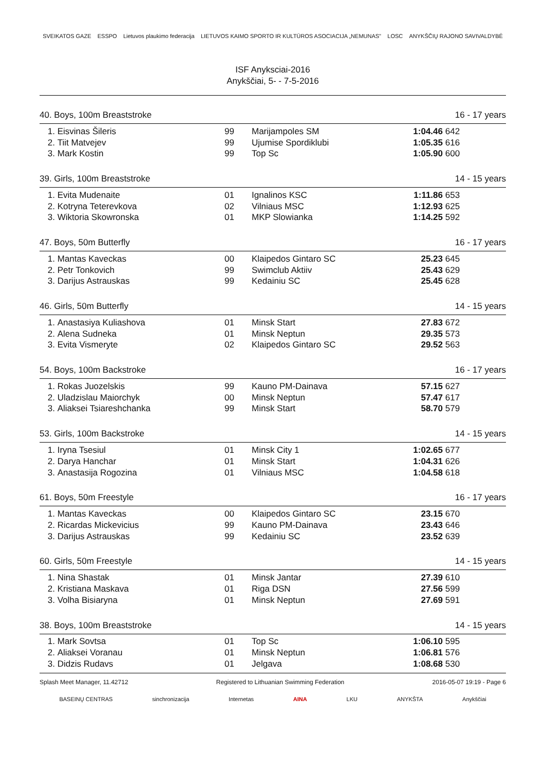SVEIKATOS GAZE ESSPO Lietuvos plaukimo federacija LIETUVOS KAIMO SPORTO IR KULTŪROS ASOCIACIJA „NEMUNAS" LOSC ANYKŠČIŲ RAJONO SAVIVALDYBĖ
ISF Anyksciai-2016
Anykščiai, 5- - 7-5-2016
| 40. Boys, 100m Breaststroke | | | | 16 - 17 years | |
| 1. | Eisvinas Šileris | 99 | Marijampoles SM | 1:04.46 | 642 |
| 2. | Tiit Matvejev | 99 | Ujumise Spordiklubi | 1:05.35 | 616 |
| 3. | Mark Kostin | 99 | Top Sc | 1:05.90 | 600 |
| 39. Girls, 100m Breaststroke | | | | 14 - 15 years | |
| 1. | Evita Mudenaite | 01 | Ignalinos KSC | 1:11.86 | 653 |
| 2. | Kotryna Teterevkova | 02 | Vilniaus MSC | 1:12.93 | 625 |
| 3. | Wiktoria Skowronska | 01 | MKP Slowianka | 1:14.25 | 592 |
| 47. Boys, 50m Butterfly | | | | 16 - 17 years | |
| 1. | Mantas Kaveckas | 00 | Klaipedos Gintaro SC | 25.23 | 645 |
| 2. | Petr Tonkovich | 99 | Swimclub Aktiiv | 25.43 | 629 |
| 3. | Darijus Astrauskas | 99 | Kedainiu SC | 25.45 | 628 |
| 46. Girls, 50m Butterfly | | | | 14 - 15 years | |
| 1. | Anastasiya Kuliashova | 01 | Minsk Start | 27.83 | 672 |
| 2. | Alena Sudneka | 01 | Minsk Neptun | 29.35 | 573 |
| 3. | Evita Vismeryte | 02 | Klaipedos Gintaro SC | 29.52 | 563 |
| 54. Boys, 100m Backstroke | | | | 16 - 17 years | |
| 1. | Rokas Juozelskis | 99 | Kauno PM-Dainava | 57.15 | 627 |
| 2. | Uladzislau Maiorchyk | 00 | Minsk Neptun | 57.47 | 617 |
| 3. | Aliaksei Tsiareshchanka | 99 | Minsk Start | 58.70 | 579 |
| 53. Girls, 100m Backstroke | | | | 14 - 15 years | |
| 1. | Iryna Tsesiul | 01 | Minsk City 1 | 1:02.65 | 677 |
| 2. | Darya Hanchar | 01 | Minsk Start | 1:04.31 | 626 |
| 3. | Anastasija Rogozina | 01 | Vilniaus MSC | 1:04.58 | 618 |
| 61. Boys, 50m Freestyle | | | | 16 - 17 years | |
| 1. | Mantas Kaveckas | 00 | Klaipedos Gintaro SC | 23.15 | 670 |
| 2. | Ricardas Mickevicius | 99 | Kauno PM-Dainava | 23.43 | 646 |
| 3. | Darijus Astrauskas | 99 | Kedainiu SC | 23.52 | 639 |
| 60. Girls, 50m Freestyle | | | | 14 - 15 years | |
| 1. | Nina Shastak | 01 | Minsk Jantar | 27.39 | 610 |
| 2. | Kristiana Maskava | 01 | Riga DSN | 27.56 | 599 |
| 3. | Volha Bisiaryna | 01 | Minsk Neptun | 27.69 | 591 |
| 38. Boys, 100m Breaststroke | | | | 14 - 15 years | |
| 1. | Mark Sovtsa | 01 | Top Sc | 1:06.10 | 595 |
| 2. | Aliaksei Voranau | 01 | Minsk Neptun | 1:06.81 | 576 |
| 3. | Didzis Rudavs | 01 | Jelgava | 1:08.68 | 530 |
Splash Meet Manager, 11.42712 Registered to Lithuanian Swimming Federation 2016-05-07 19:19 - Page 6
BASEINŲ CENTRAS sinchronizacija Internetas AINA LKU ANYKŠTA Anykščiai